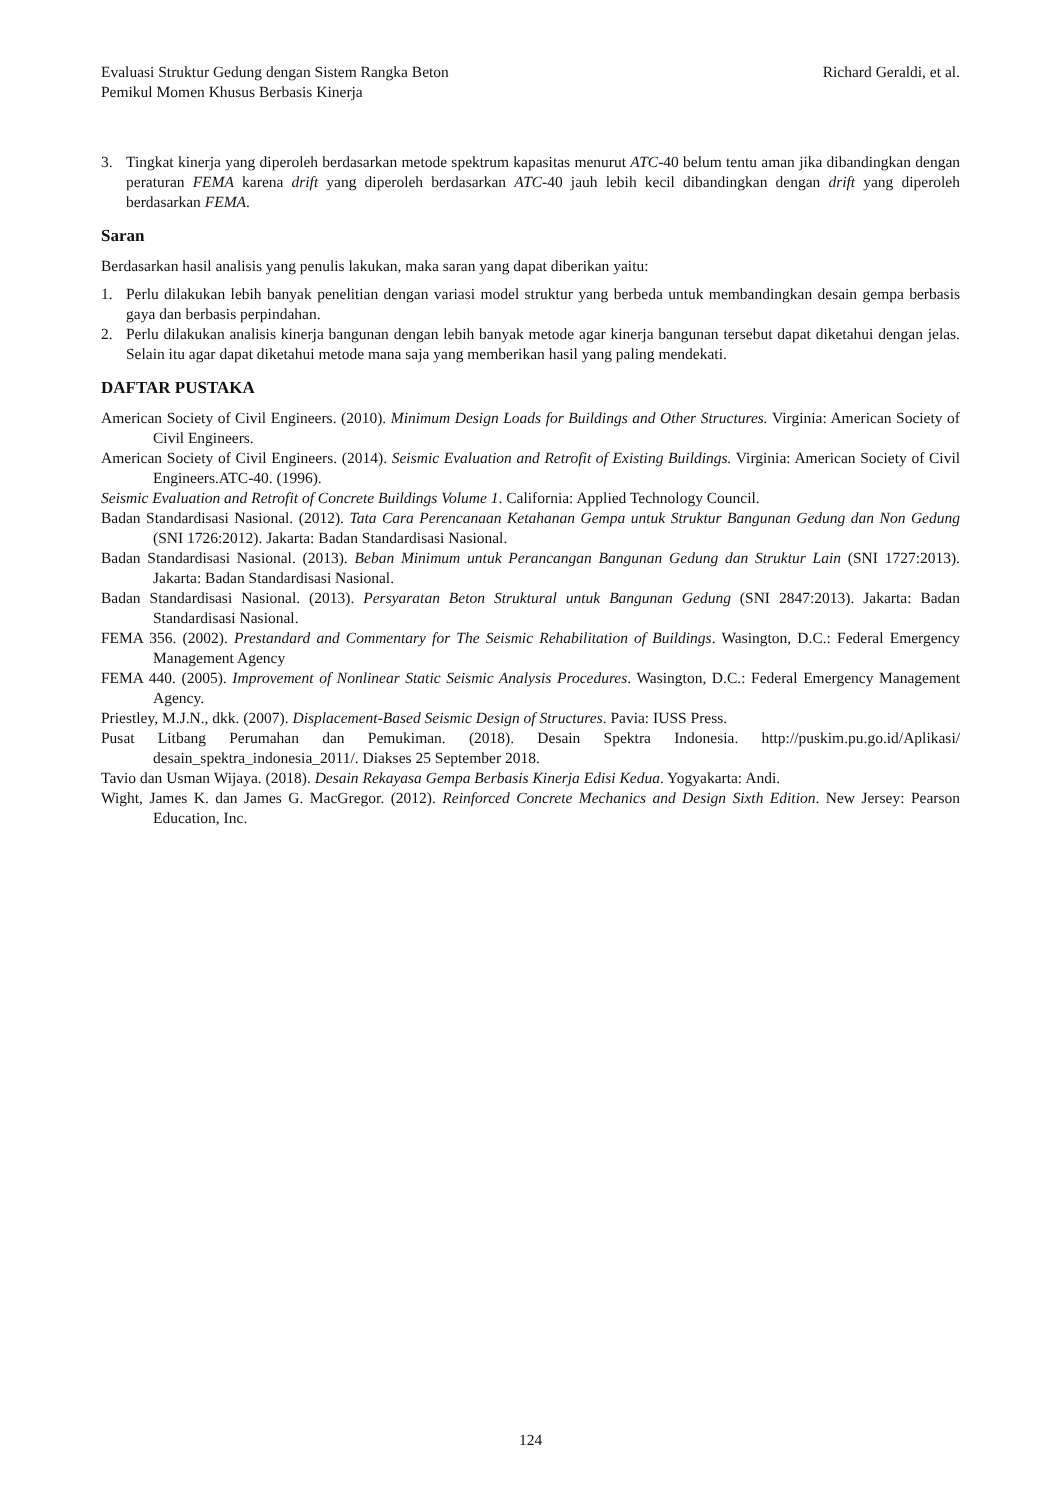Evaluasi Struktur Gedung dengan Sistem Rangka Beton
Pemikul Momen Khusus Berbasis Kinerja
Richard Geraldi, et al.
3. Tingkat kinerja yang diperoleh berdasarkan metode spektrum kapasitas menurut ATC-40 belum tentu aman jika dibandingkan dengan peraturan FEMA karena drift yang diperoleh berdasarkan ATC-40 jauh lebih kecil dibandingkan dengan drift yang diperoleh berdasarkan FEMA.
Saran
Berdasarkan hasil analisis yang penulis lakukan, maka saran yang dapat diberikan yaitu:
1. Perlu dilakukan lebih banyak penelitian dengan variasi model struktur yang berbeda untuk membandingkan desain gempa berbasis gaya dan berbasis perpindahan.
2. Perlu dilakukan analisis kinerja bangunan dengan lebih banyak metode agar kinerja bangunan tersebut dapat diketahui dengan jelas. Selain itu agar dapat diketahui metode mana saja yang memberikan hasil yang paling mendekati.
DAFTAR PUSTAKA
American Society of Civil Engineers. (2010). Minimum Design Loads for Buildings and Other Structures. Virginia: American Society of Civil Engineers.
American Society of Civil Engineers. (2014). Seismic Evaluation and Retrofit of Existing Buildings. Virginia: American Society of Civil Engineers.ATC-40. (1996).
Seismic Evaluation and Retrofit of Concrete Buildings Volume 1. California: Applied Technology Council.
Badan Standardisasi Nasional. (2012). Tata Cara Perencanaan Ketahanan Gempa untuk Struktur Bangunan Gedung dan Non Gedung (SNI 1726:2012). Jakarta: Badan Standardisasi Nasional.
Badan Standardisasi Nasional. (2013). Beban Minimum untuk Perancangan Bangunan Gedung dan Struktur Lain (SNI 1727:2013). Jakarta: Badan Standardisasi Nasional.
Badan Standardisasi Nasional. (2013). Persyaratan Beton Struktural untuk Bangunan Gedung (SNI 2847:2013). Jakarta: Badan Standardisasi Nasional.
FEMA 356. (2002). Prestandard and Commentary for The Seismic Rehabilitation of Buildings. Wasington, D.C.: Federal Emergency Management Agency
FEMA 440. (2005). Improvement of Nonlinear Static Seismic Analysis Procedures. Wasington, D.C.: Federal Emergency Management Agency.
Priestley, M.J.N., dkk. (2007). Displacement-Based Seismic Design of Structures. Pavia: IUSS Press.
Pusat Litbang Perumahan dan Pemukiman. (2018). Desain Spektra Indonesia. http://puskim.pu.go.id/Aplikasi/ desain_spektra_indonesia_2011/. Diakses 25 September 2018.
Tavio dan Usman Wijaya. (2018). Desain Rekayasa Gempa Berbasis Kinerja Edisi Kedua. Yogyakarta: Andi.
Wight, James K. dan James G. MacGregor. (2012). Reinforced Concrete Mechanics and Design Sixth Edition. New Jersey: Pearson Education, Inc.
124